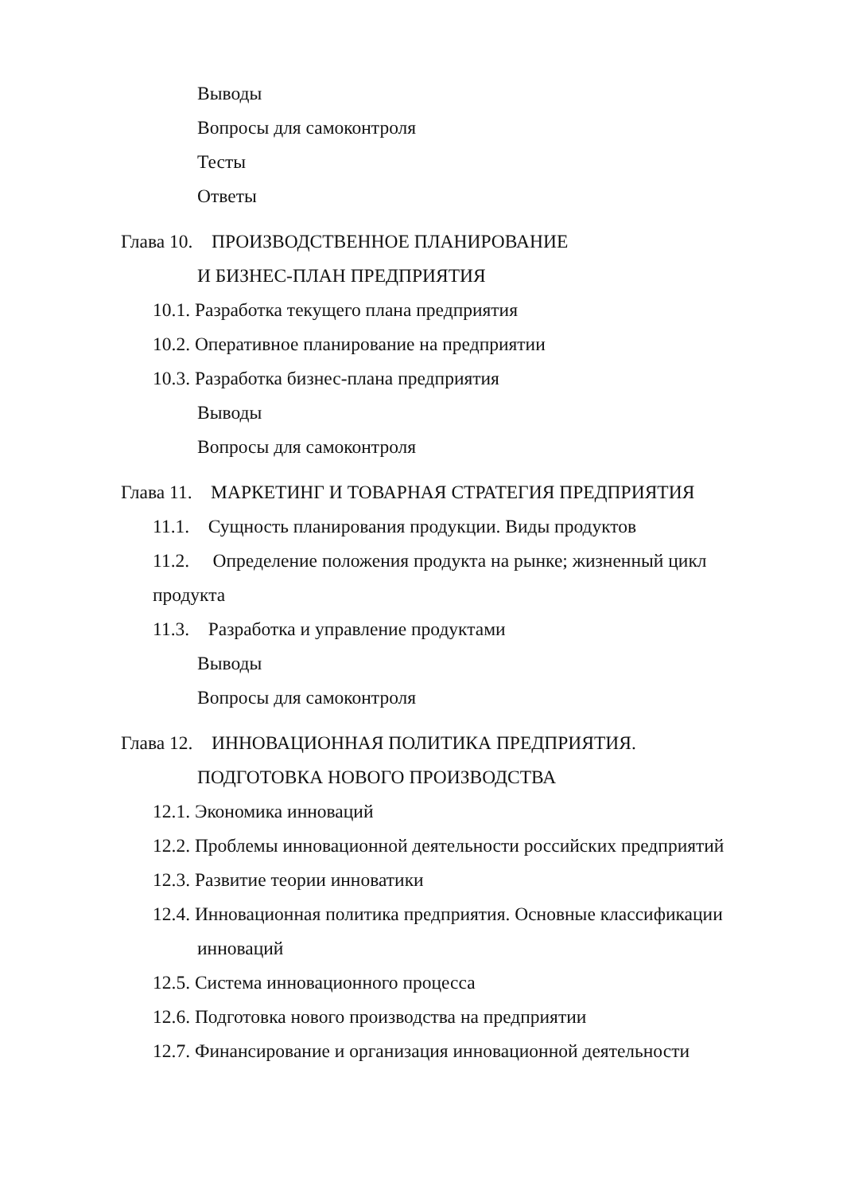Выводы
Вопросы для самоконтроля
Тесты
Ответы
Глава 10. ПРОИЗВОДСТВЕННОЕ ПЛАНИРОВАНИЕ
И БИЗНЕС-ПЛАН ПРЕДПРИЯТИЯ
10.1. Разработка текущего плана предприятия
10.2. Оперативное планирование на предприятии
10.3. Разработка бизнес-плана предприятия
Выводы
Вопросы для самоконтроля
Глава 11. МАРКЕТИНГ И ТОВАРНАЯ СТРАТЕГИЯ ПРЕДПРИЯТИЯ
11.1. Сущность планирования продукции. Виды продуктов
11.2. Определение положения продукта на рынке; жизненный цикл продукта
11.3. Разработка и управление продуктами
Выводы
Вопросы для самоконтроля
Глава 12. ИННОВАЦИОННАЯ ПОЛИТИКА ПРЕДПРИЯТИЯ.
ПОДГОТОВКА НОВОГО ПРОИЗВОДСТВА
12.1. Экономика инноваций
12.2. Проблемы инновационной деятельности российских предприятий
12.3. Развитие теории инноватики
12.4. Инновационная политика предприятия. Основные классификации инноваций
12.5. Система инновационного процесса
12.6. Подготовка нового производства на предприятии
12.7. Финансирование и организация инновационной деятельности